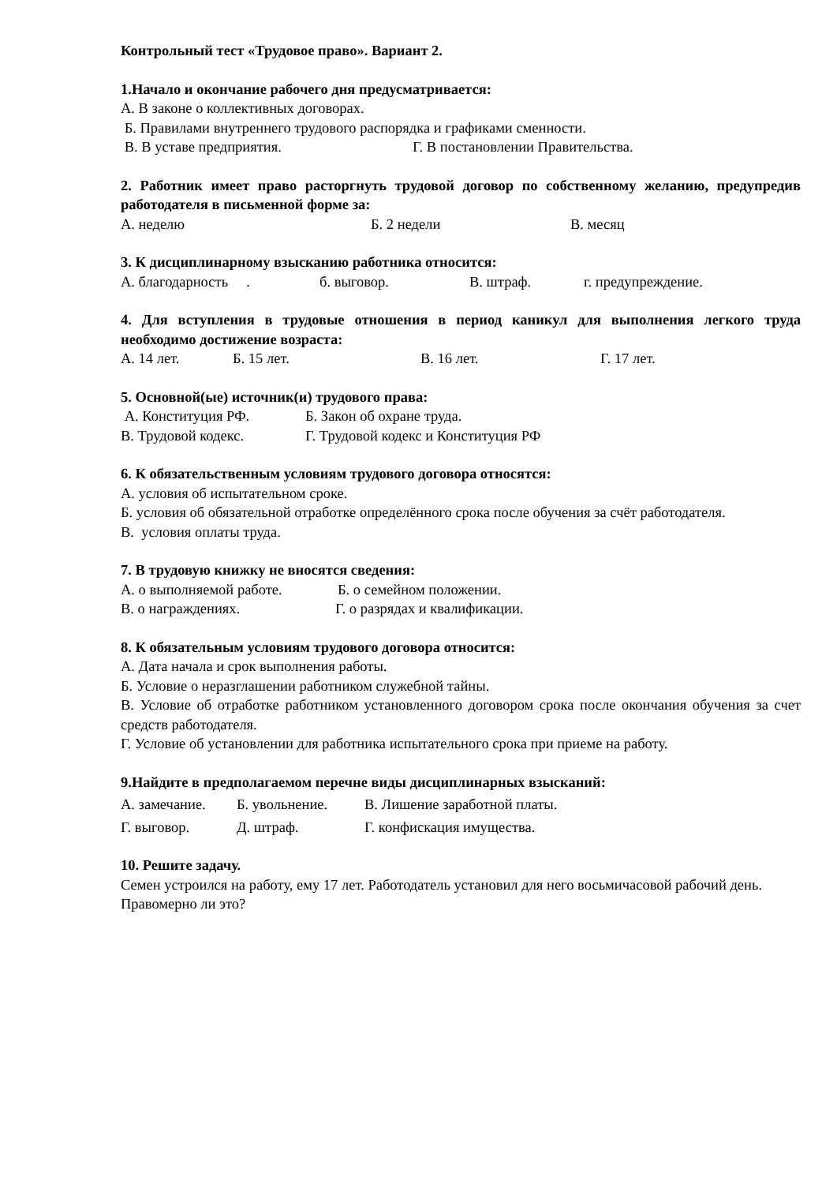Контрольный тест «Трудовое право». Вариант 2.
1.Начало и окончание рабочего дня предусматривается:
А. В законе о коллективных договорах.
Б. Правилами внутреннего трудового распорядка и графиками сменности.
В. В уставе предприятия. Г. В постановлении Правительства.
2. Работник имеет право расторгнуть трудовой договор по собственному желанию, предупредив работодателя в письменной форме за:
А. неделю Б. 2 недели В. месяц
3. К дисциплинарному взысканию работника относится:
А. благодарность . б. выговор. В. штраф. г. предупреждение.
4. Для вступления в трудовые отношения в период каникул для выполнения легкого труда необходимо достижение возраста:
А. 14 лет. Б. 15 лет. В. 16 лет. Г. 17 лет.
5. Основной(ые) источник(и) трудового права:
А. Конституция РФ. Б. Закон об охране труда.
В. Трудовой кодекс. Г. Трудовой кодекс и Конституция РФ
6. К обязательственным условиям трудового договора относятся:
А. условия об испытательном сроке.
Б. условия об обязательной отработке определённого срока после обучения за счёт работодателя.
В. условия оплаты труда.
7. В трудовую книжку не вносятся сведения:
А. о выполняемой работе. Б. о семейном положении.
В. о награждениях. Г. о разрядах и квалификации.
8. К обязательным условиям трудового договора относится:
А. Дата начала и срок выполнения работы.
Б. Условие о неразглашении работником служебной тайны.
В. Условие об отработке работником установленного договором срока после окончания обучения за счет средств работодателя.
Г. Условие об установлении для работника испытательного срока при приеме на работу.
9.Найдите в предполагаемом перечне виды дисциплинарных взысканий:
А. замечание. Б. увольнение. В. Лишение заработной платы.
Г. выговор. Д. штраф. Г. конфискация имущества.
10. Решите задачу.
Семен устроился на работу, ему 17 лет. Работодатель установил для него восьмичасовой рабочий день. Правомерно ли это?